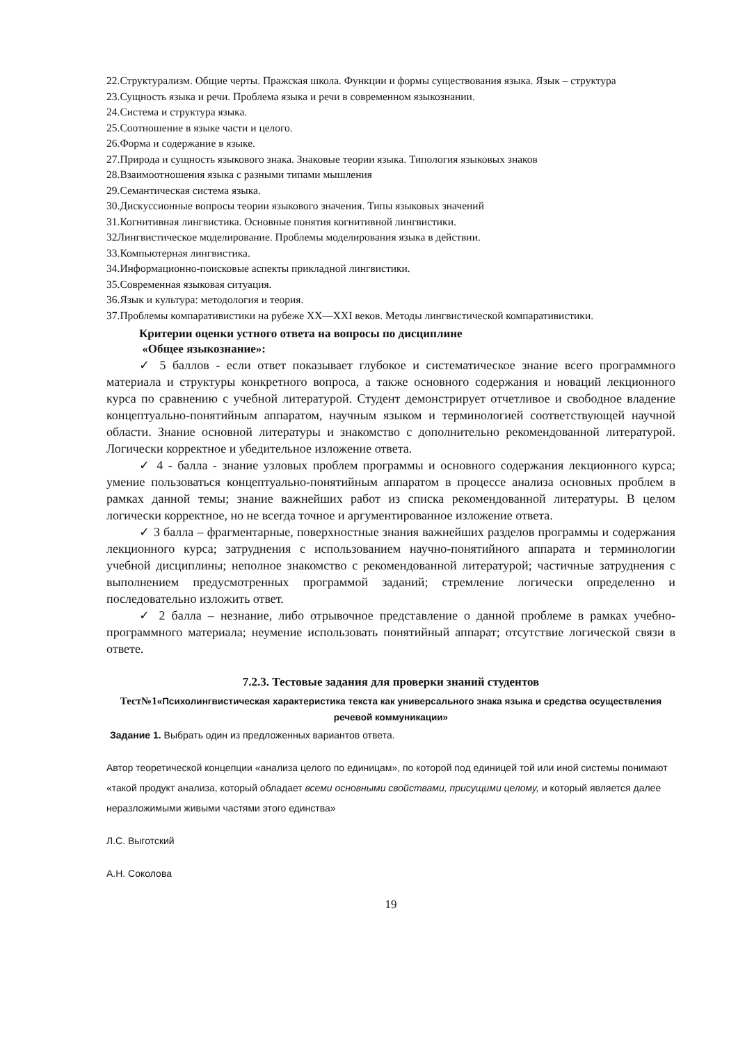22.Структурализм. Общие черты. Пражская школа. Функции и формы существования языка. Язык – структура
23.Сущность языка и речи. Проблема языка и речи в современном языкознании.
24.Система и структура языка.
25.Соотношение в языке части и целого.
26.Форма и содержание в языке.
27.Природа и сущность языкового знака. Знаковые теории языка. Типология языковых знаков
28.Взаимоотношения языка с разными типами мышления
29.Семантическая система языка.
30.Дискуссионные вопросы теории языкового значения. Типы языковых значений
31.Когнитивная лингвистика. Основные понятия когнитивной лингвистики.
32Лингвистическое моделирование. Проблемы моделирования языка в действии.
33.Компьютерная лингвистика.
34.Информационно-поисковые аспекты прикладной лингвистики.
35.Современная языковая ситуация.
36.Язык и культура: методология и теория.
37.Проблемы компаративистики на рубеже XX—XXI веков. Методы лингвистической компаративистики.
Критерии оценки устного ответа на вопросы по дисциплине
«Общее языкознание»:
✓ 5 баллов - если ответ показывает глубокое и систематическое знание всего программного материала и структуры конкретного вопроса, а также основного содержания и новаций лекционного курса по сравнению с учебной литературой. Студент демонстрирует отчетливое и свободное владение концептуально-понятийным аппаратом, научным языком и терминологией соответствующей научной области. Знание основной литературы и знакомство с дополнительно рекомендованной литературой. Логически корректное и убедительное изложение ответа.
✓ 4 - балла - знание узловых проблем программы и основного содержания лекционного курса; умение пользоваться концептуально-понятийным аппаратом в процессе анализа основных проблем в рамках данной темы; знание важнейших работ из списка рекомендованной литературы. В целом логически корректное, но не всегда точное и аргументированное изложение ответа.
✓ 3 балла – фрагментарные, поверхностные знания важнейших разделов программы и содержания лекционного курса; затруднения с использованием научно-понятийного аппарата и терминологии учебной дисциплины; неполное знакомство с рекомендованной литературой; частичные затруднения с выполнением предусмотренных программой заданий; стремление логически определенно и последовательно изложить ответ.
✓ 2 балла – незнание, либо отрывочное представление о данной проблеме в рамках учебно-программного материала; неумение использовать понятийный аппарат; отсутствие логической связи в ответе.
7.2.3. Тестовые задания для проверки знаний студентов
Тест№1«Психолингвистическая характеристика текста как универсального знака языка и средства осуществления речевой коммуникации»
Задание 1. Выбрать один из предложенных вариантов ответа.
Автор теоретической концепции «анализа целого по единицам», по которой под единицей той или иной системы понимают «такой продукт анализа, который обладает всеми основными свойствами, присущими целому, и который является далее неразложимыми живыми частями этого единства»
Л.С. Выготский
А.Н. Соколова
19